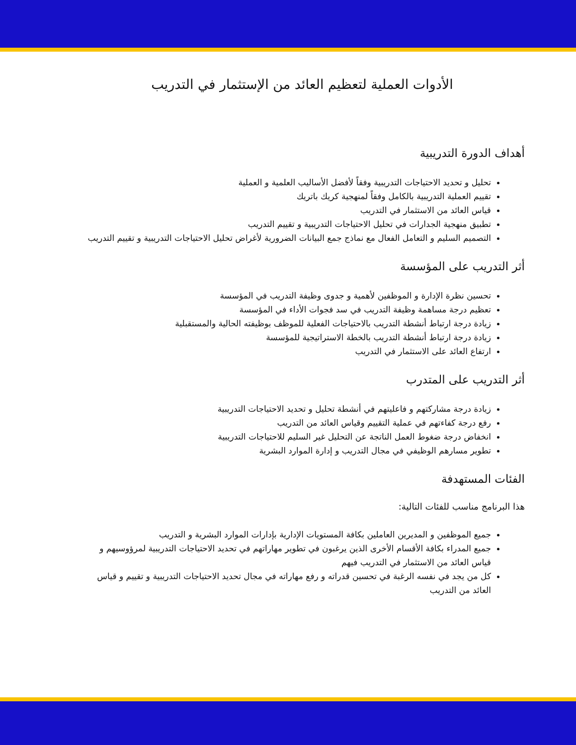الأدوات العملية لتعظيم العائد من الإستثمار في التدريب
أهداف الدورة التدريبية
تحليل و تحديد الاحتياجات التدريبية وفقاً لأفضل الأساليب العلمية و العملية
تقييم العملية التدريبية بالكامل وفقاً لمنهجية كريك باتريك
قياس العائد من الاستثمار في التدريب
تطبيق منهجية الجدارات في تحليل الاحتياجات التدريبية و تقييم التدريب
التصميم السليم و التعامل الفعال مع نماذج جمع البيانات الضرورية لأغراض تحليل الاحتياجات التدريبية و تقييم التدريب
أثر التدريب على المؤسسة
تحسين نظرة الإدارة و الموظفين لأهمية و جدوى وظيفة التدريب في المؤسسة
تعظيم درجة مساهمة وظيفة التدريب في سد فجوات الأداء في المؤسسة
زيادة درجة ارتباط أنشطة التدريب بالاحتياجات الفعلية للموظف بوظيفته الحالية والمستقبلية
زيادة درجة ارتباط أنشطة التدريب بالخطة الاستراتيجية للمؤسسة
ارتفاع العائد على الاستثمار في التدريب
أثر التدريب على المتدرب
زيادة درجة مشاركتهم و فاعليتهم في أنشطة تحليل و تحديد الاحتياجات التدريبية
رفع درجة كفاءتهم في عملية التقييم وقياس العائد من التدريب
انخفاض درجة ضغوط العمل الناتجة عن التحليل غير السليم للاحتياجات التدريبية
تطوير مسارهم الوظيفي في مجال التدريب و إدارة الموارد البشرية
الفئات المستهدفة
هذا البرنامج مناسب للفئات التالية:
جميع الموظفين و المديرين العاملين بكافة المستويات الإدارية بإدارات الموارد البشرية و التدريب
جميع المدراء بكافة الأقسام الأخرى الذين يرغبون في تطوير مهاراتهم في تحديد الاحتياجات التدريبية لمرؤوسيهم و قياس العائد من الاستثمار في التدريب فيهم
كل من يجد في نفسه الرغبة في تحسين قدراته و رفع مهاراته في مجال تحديد الاحتياجات التدريبية و تقييم و قياس العائد من التدريب